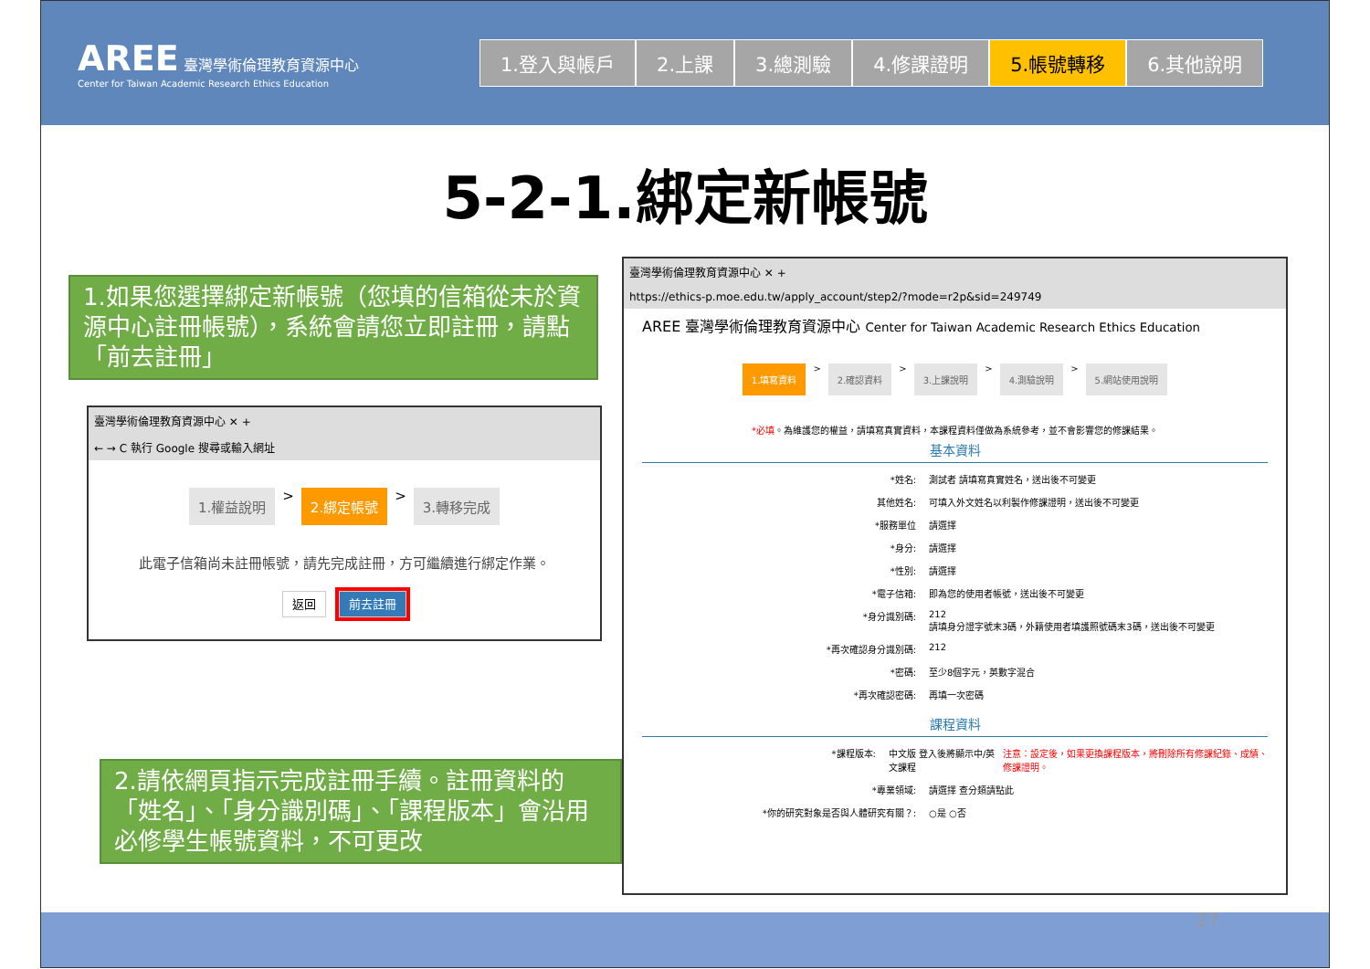AREE 臺灣學術倫理教育資源中心
Center for Taiwan Academic Research Ethics Education
1.登入與帳戶 2.上課 3.總測驗 4.修課證明 5.帳號轉移 6.其他說明
5-2-1.綁定新帳號
1.如果您選擇綁定新帳號（您填的信箱從未於資源中心註冊帳號），系統會請您立即註冊，請點「前去註冊」
臺灣學術倫理教育資源中心 ✕ +
← → C 執行 Google 搜尋或輸入網址
1.權益說明 > 2.綁定帳號 > 3.轉移完成
此電子信箱尚未註冊帳號，請先完成註冊，方可繼續進行綁定作業。
返回 前去註冊
2.請依網頁指示完成註冊手續。註冊資料的「姓名」、「身分識別碼」、「課程版本」會沿用必修學生帳號資料，不可更改
臺灣學術倫理教育資源中心 ✕ +
https://ethics-p.moe.edu.tw/apply_account/step2/?mode=r2p&sid=249749
AREE 臺灣學術倫理教育資源中心 Center for Taiwan Academic Research Ethics Education
1.填寫資料 > 2.確認資料 > 3.上課說明 > 4.測驗說明 > 5.網站使用說明
*必填。為維護您的權益，請填寫真實資料，本課程資料僅做為系統參考，並不會影響您的修課結果。
基本資料
*姓名: 測試者 請填寫真實姓名，送出後不可變更
其他姓名: 可填入外文姓名以利製作修課證明，送出後不可變更
*服務單位 請選擇
*身分: 請選擇
*性別: 請選擇
*電子信箱: 即為您的使用者帳號，送出後不可變更
*身分識別碼: 212
請填身分證字號末3碼，外籍使用者填護照號碼末3碼，送出後不可變更
*再次確認身分識別碼: 212
*密碼: 至少8個字元，英數字混合
*再次確認密碼: 再填一次密碼
課程資料
*課程版本: 中文版 登入後將顯示中/英文課程
注意：設定後，如果更換課程版本，將刪除所有修課紀錄、成績、修課證明。
*專業領域: 請選擇 查分類請點此
*你的研究對象是否與人體研究有關？: ○是 ○否
27